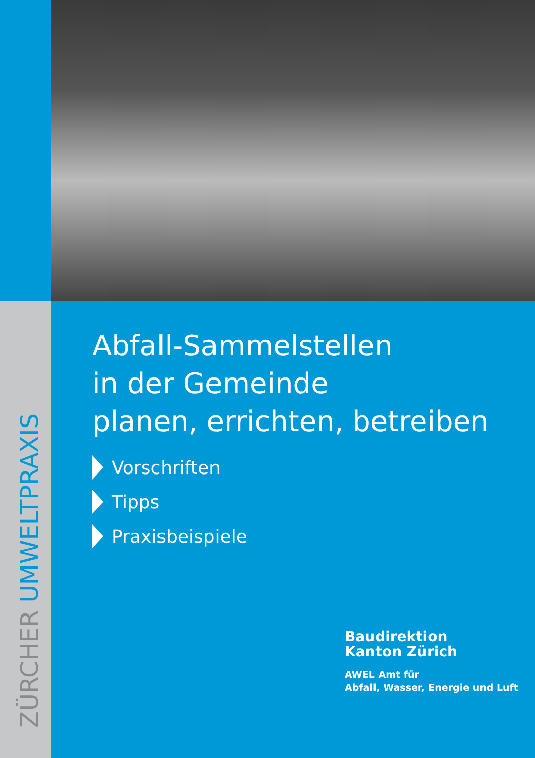ZÜRCHER UMWELTPRAXIS
Abfall-Sammelstellen
in der Gemeinde
planen, errichten, betreiben
Vorschriften
Tipps
Praxisbeispiele
Baudirektion
Kanton Zürich
AWEL Amt für
Abfall, Wasser, Energie und Luft